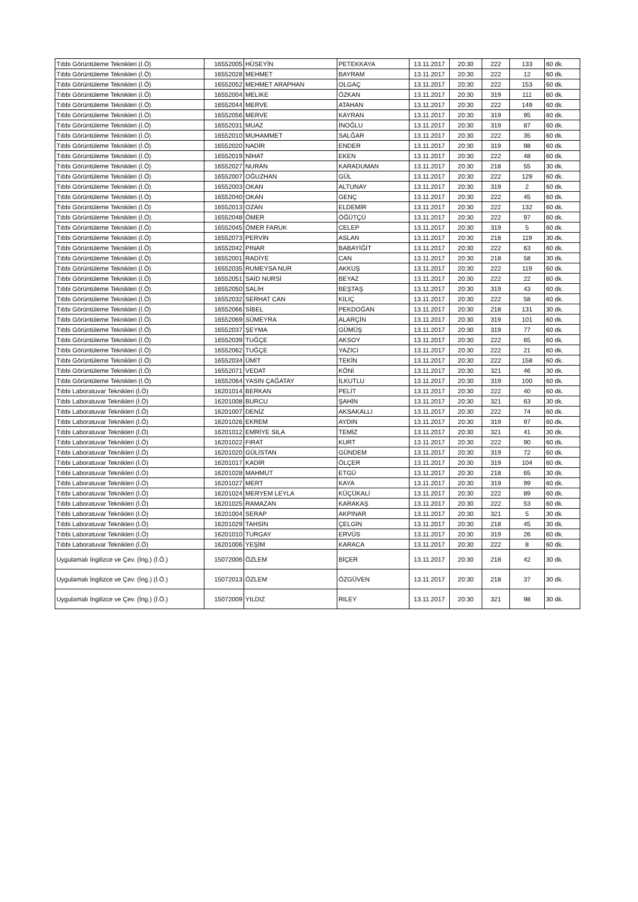| Tıbbi Görüntüleme Teknikleri (İ.Ö) | 16552005 | HÜSEYİN | PETEKKAYA | 13.11.2017 | 20:30 | 222 | 133 | 60 dk. |
| Tıbbi Görüntüleme Teknikleri (İ.Ö) | 16552028 | MEHMET | BAYRAM | 13.11.2017 | 20:30 | 222 | 12 | 60 dk. |
| Tıbbi Görüntüleme Teknikleri (İ.Ö) | 16552052 | MEHMET ARAPHAN | OLGAÇ | 13.11.2017 | 20:30 | 222 | 153 | 60 dk. |
| Tıbbi Görüntüleme Teknikleri (İ.Ö) | 16552004 | MELİKE | ÖZKAN | 13.11.2017 | 20:30 | 319 | 111 | 60 dk. |
| Tıbbi Görüntüleme Teknikleri (İ.Ö) | 16552044 | MERVE | ATAHAN | 13.11.2017 | 20:30 | 222 | 149 | 60 dk. |
| Tıbbi Görüntüleme Teknikleri (İ.Ö) | 16552056 | MERVE | KAYRAN | 13.11.2017 | 20:30 | 319 | 95 | 60 dk. |
| Tıbbi Görüntüleme Teknikleri (İ.Ö) | 16552031 | MUAZ | İNOĞLU | 13.11.2017 | 20:30 | 319 | 87 | 60 dk. |
| Tıbbi Görüntüleme Teknikleri (İ.Ö) | 16552010 | MUHAMMET | SALĞAR | 13.11.2017 | 20:30 | 222 | 35 | 60 dk. |
| Tıbbi Görüntüleme Teknikleri (İ.Ö) | 16552020 | NADİR | ENDER | 13.11.2017 | 20:30 | 319 | 98 | 60 dk. |
| Tıbbi Görüntüleme Teknikleri (İ.Ö) | 16552019 | NİHAT | EKEN | 13.11.2017 | 20:30 | 222 | 48 | 60 dk. |
| Tıbbi Görüntüleme Teknikleri (İ.Ö) | 16552027 | NURAN | KARADUMAN | 13.11.2017 | 20:30 | 218 | 55 | 30 dk. |
| Tıbbi Görüntüleme Teknikleri (İ.Ö) | 16552007 | OĞUZHAN | GÜL | 13.11.2017 | 20:30 | 222 | 129 | 60 dk. |
| Tıbbi Görüntüleme Teknikleri (İ.Ö) | 16552003 | OKAN | ALTUNAY | 13.11.2017 | 20:30 | 319 | 2 | 60 dk. |
| Tıbbi Görüntüleme Teknikleri (İ.Ö) | 16552040 | OKAN | GENÇ | 13.11.2017 | 20:30 | 222 | 45 | 60 dk. |
| Tıbbi Görüntüleme Teknikleri (İ.Ö) | 16552013 | OZAN | ELDEMİR | 13.11.2017 | 20:30 | 222 | 132 | 60 dk. |
| Tıbbi Görüntüleme Teknikleri (İ.Ö) | 16552048 | ÖMER | ÖĞÜTÇÜ | 13.11.2017 | 20:30 | 222 | 97 | 60 dk. |
| Tıbbi Görüntüleme Teknikleri (İ.Ö) | 16552045 | ÖMER FARUK | CELEP | 13.11.2017 | 20:30 | 319 | 5 | 60 dk. |
| Tıbbi Görüntüleme Teknikleri (İ.Ö) | 16552073 | PERVİN | ASLAN | 13.11.2017 | 20:30 | 218 | 119 | 30 dk. |
| Tıbbi Görüntüleme Teknikleri (İ.Ö) | 16552042 | PINAR | BABAYİĞİT | 13.11.2017 | 20:30 | 222 | 63 | 60 dk. |
| Tıbbi Görüntüleme Teknikleri (İ.Ö) | 16552001 | RADİYE | CAN | 13.11.2017 | 20:30 | 218 | 58 | 30 dk. |
| Tıbbi Görüntüleme Teknikleri (İ.Ö) | 16552035 | RUMEYSA NUR | AKKUŞ | 13.11.2017 | 20:30 | 222 | 119 | 60 dk. |
| Tıbbi Görüntüleme Teknikleri (İ.Ö) | 16552051 | SAİD NURSİ | BEYAZ | 13.11.2017 | 20:30 | 222 | 22 | 60 dk. |
| Tıbbi Görüntüleme Teknikleri (İ.Ö) | 16552050 | SALİH | BEŞTAŞ | 13.11.2017 | 20:30 | 319 | 43 | 60 dk. |
| Tıbbi Görüntüleme Teknikleri (İ.Ö) | 16552032 | SERHAT CAN | KILIÇ | 13.11.2017 | 20:30 | 222 | 58 | 60 dk. |
| Tıbbi Görüntüleme Teknikleri (İ.Ö) | 16552066 | SİBEL | PEKDOĞAN | 13.11.2017 | 20:30 | 218 | 131 | 30 dk. |
| Tıbbi Görüntüleme Teknikleri (İ.Ö) | 16552069 | SÜMEYRA | ALARÇİN | 13.11.2017 | 20:30 | 319 | 101 | 60 dk. |
| Tıbbi Görüntüleme Teknikleri (İ.Ö) | 16552037 | ŞEYMA | GÜMÜŞ | 13.11.2017 | 20:30 | 319 | 77 | 60 dk. |
| Tıbbi Görüntüleme Teknikleri (İ.Ö) | 16552039 | TUĞÇE | AKSOY | 13.11.2017 | 20:30 | 222 | 65 | 60 dk. |
| Tıbbi Görüntüleme Teknikleri (İ.Ö) | 16552062 | TUĞÇE | YAZICI | 13.11.2017 | 20:30 | 222 | 21 | 60 dk. |
| Tıbbi Görüntüleme Teknikleri (İ.Ö) | 16552034 | ÜMİT | TEKİN | 13.11.2017 | 20:30 | 222 | 158 | 60 dk. |
| Tıbbi Görüntüleme Teknikleri (İ.Ö) | 16552071 | VEDAT | KÖNİ | 13.11.2017 | 20:30 | 321 | 46 | 30 dk. |
| Tıbbi Görüntüleme Teknikleri (İ.Ö) | 16552064 | YASİN ÇAĞATAY | İLKUTLU | 13.11.2017 | 20:30 | 319 | 100 | 60 dk. |
| Tıbbi Laboratuvar Teknikleri (İ.Ö) | 16201014 | BERKAN | PELİT | 13.11.2017 | 20:30 | 222 | 40 | 60 dk. |
| Tıbbi Laboratuvar Teknikleri (İ.Ö) | 16201008 | BURCU | ŞAHİN | 13.11.2017 | 20:30 | 321 | 63 | 30 dk. |
| Tıbbi Laboratuvar Teknikleri (İ.Ö) | 16201007 | DENİZ | AKSAKALLI | 13.11.2017 | 20:30 | 222 | 74 | 60 dk. |
| Tıbbi Laboratuvar Teknikleri (İ.Ö) | 16201026 | EKREM | AYDIN | 13.11.2017 | 20:30 | 319 | 97 | 60 dk. |
| Tıbbi Laboratuvar Teknikleri (İ.Ö) | 16201012 | EMRİYE SILA | TEMİZ | 13.11.2017 | 20:30 | 321 | 41 | 30 dk. |
| Tıbbi Laboratuvar Teknikleri (İ.Ö) | 16201022 | FIRAT | KURT | 13.11.2017 | 20:30 | 222 | 90 | 60 dk. |
| Tıbbi Laboratuvar Teknikleri (İ.Ö) | 16201020 | GÜLİSTAN | GÜNDEM | 13.11.2017 | 20:30 | 319 | 72 | 60 dk. |
| Tıbbi Laboratuvar Teknikleri (İ.Ö) | 16201017 | KADİR | ÖLÇER | 13.11.2017 | 20:30 | 319 | 104 | 60 dk. |
| Tıbbi Laboratuvar Teknikleri (İ.Ö) | 16201028 | MAHMUT | ETGÜ | 13.11.2017 | 20:30 | 218 | 65 | 30 dk. |
| Tıbbi Laboratuvar Teknikleri (İ.Ö) | 16201027 | MERT | KAYA | 13.11.2017 | 20:30 | 319 | 99 | 60 dk. |
| Tıbbi Laboratuvar Teknikleri (İ.Ö) | 16201024 | MERYEM LEYLA | KÜÇÜKALİ | 13.11.2017 | 20:30 | 222 | 89 | 60 dk. |
| Tıbbi Laboratuvar Teknikleri (İ.Ö) | 16201025 | RAMAZAN | KARAKAŞ | 13.11.2017 | 20:30 | 222 | 53 | 60 dk. |
| Tıbbi Laboratuvar Teknikleri (İ.Ö) | 16201004 | SERAP | AKPINAR | 13.11.2017 | 20:30 | 321 | 5 | 30 dk. |
| Tıbbi Laboratuvar Teknikleri (İ.Ö) | 16201029 | TAHSİN | ÇELGİN | 13.11.2017 | 20:30 | 218 | 45 | 30 dk. |
| Tıbbi Laboratuvar Teknikleri (İ.Ö) | 16201010 | TURGAY | ERVÜS | 13.11.2017 | 20:30 | 319 | 26 | 60 dk. |
| Tıbbi Laboratuvar Teknikleri (İ.Ö) | 16201006 | YEŞİM | KARACA | 13.11.2017 | 20:30 | 222 | 8 | 60 dk. |
| Uygulamalı İngilizce ve Çev. (İng.) (İ.Ö.) | 15072006 | ÖZLEM | BİÇER | 13.11.2017 | 20:30 | 218 | 42 | 30 dk. |
| Uygulamalı İngilizce ve Çev. (İng.) (İ.Ö.) | 15072013 | ÖZLEM | ÖZGÜVEN | 13.11.2017 | 20:30 | 218 | 37 | 30 dk. |
| Uygulamalı İngilizce ve Çev. (İng.) (İ.Ö.) | 15072009 | YILDIZ | RILEY | 13.11.2017 | 20:30 | 321 | 98 | 30 dk. |